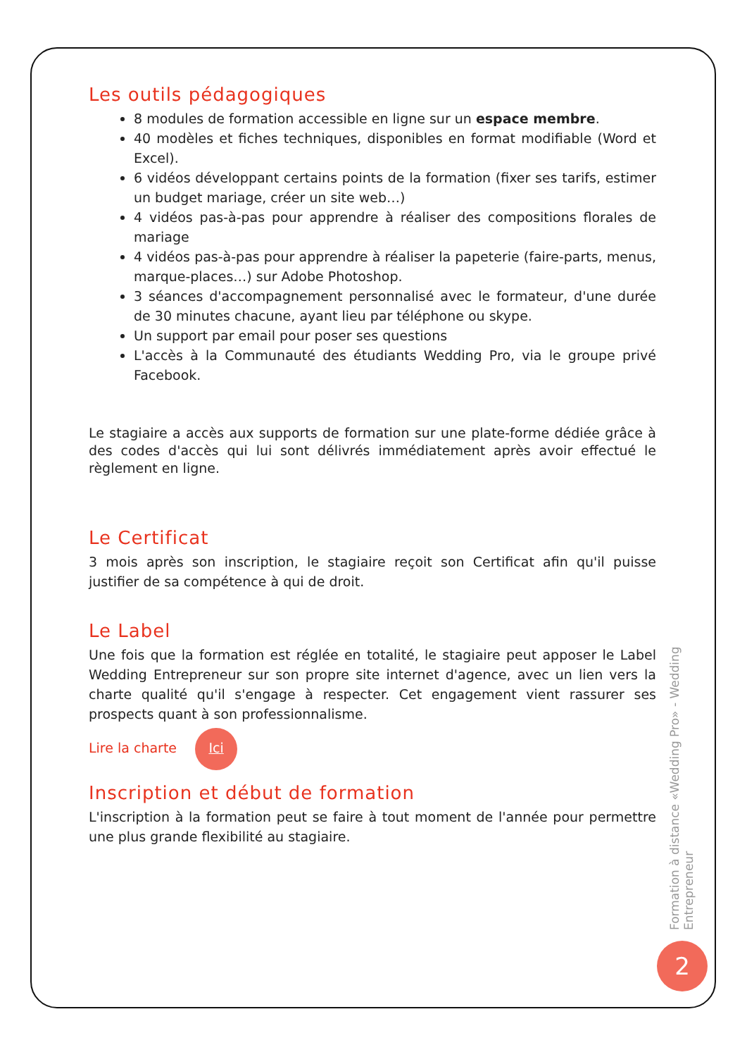Les outils pédagogiques
8 modules de formation accessible en ligne sur un espace membre.
40 modèles et fiches techniques, disponibles en format modifiable (Word et Excel).
6 vidéos développant certains points de la formation (fixer ses tarifs, estimer un budget mariage, créer un site web…)
4 vidéos pas-à-pas pour apprendre à réaliser des compositions florales de mariage
4 vidéos pas-à-pas pour apprendre à réaliser la papeterie (faire-parts, menus, marque-places…) sur Adobe Photoshop.
3 séances d'accompagnement personnalisé avec le formateur, d'une durée de 30 minutes chacune, ayant lieu par téléphone ou skype.
Un support par email pour poser ses questions
L'accès à la Communauté des étudiants Wedding Pro, via le groupe privé Facebook.
Le stagiaire a accès aux supports de formation sur une plate-forme dédiée grâce à des codes d'accès qui lui sont délivrés immédiatement après avoir effectué le règlement en ligne.
Le Certificat
3 mois après son inscription, le stagiaire reçoit son Certificat afin qu'il puisse justifier de sa compétence à qui de droit.
Le Label
Une fois que la formation est réglée en totalité, le stagiaire peut apposer le Label Wedding Entrepreneur sur son propre site internet d'agence, avec un lien vers la charte qualité qu'il s'engage à respecter. Cet engagement vient rassurer ses prospects quant à son professionnalisme.
Lire la charte Ici
Inscription et début de formation
L'inscription à la formation peut se faire à tout moment de l'année pour permettre une plus grande flexibilité au stagiaire.
Formation à distance «Wedding Pro» - Wedding Entrepreneur
2